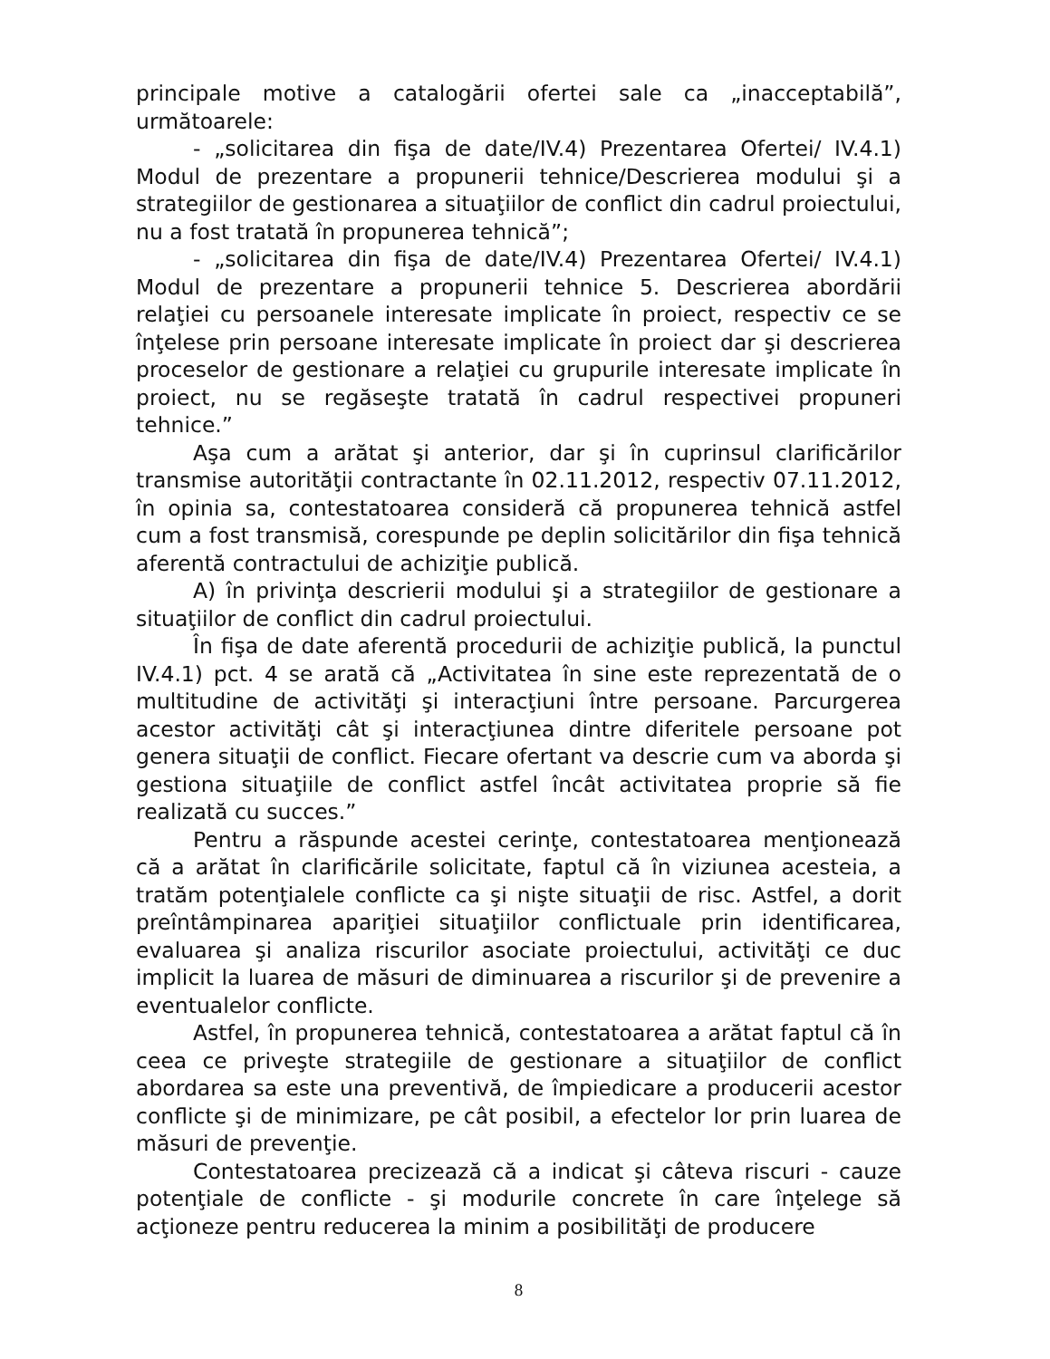principale motive a catalogării ofertei sale ca „inacceptabilă”, următoarele:
- „solicitarea din fişa de date/IV.4) Prezentarea Ofertei/ IV.4.1) Modul de prezentare a propunerii tehnice/Descrierea modului şi a strategiilor de gestionarea a situaţiilor de conflict din cadrul proiectului, nu a fost tratată în propunerea tehnică”;
- „solicitarea din fişa de date/IV.4) Prezentarea Ofertei/ IV.4.1) Modul de prezentare a propunerii tehnice 5. Descrierea abordării relaţiei cu persoanele interesate implicate în proiect, respectiv ce se înţelese prin persoane interesate implicate în proiect dar şi descrierea proceselor de gestionare a relaţiei cu grupurile interesate implicate în proiect, nu se regăseşte tratată în cadrul respectivei propuneri tehnice.”
Aşa cum a arătat şi anterior, dar şi în cuprinsul clarificărilor transmise autorităţii contractante în 02.11.2012, respectiv 07.11.2012, în opinia sa, contestatoarea consideră că propunerea tehnică astfel cum a fost transmisă, corespunde pe deplin solicitărilor din fişa tehnică aferentă contractului de achiziţie publică.
A) în privinţa descrierii modului şi a strategiilor de gestionare a situaţiilor de conflict din cadrul proiectului.
În fişa de date aferentă procedurii de achiziţie publică, la punctul IV.4.1) pct. 4 se arată că „Activitatea în sine este reprezentată de o multitudine de activităţi şi interacţiuni între persoane. Parcurgerea acestor activităţi cât şi interacţiunea dintre diferitele persoane pot genera situaţii de conflict. Fiecare ofertant va descrie cum va aborda şi gestiona situaţiile de conflict astfel încât activitatea proprie să fie realizată cu succes.”
Pentru a răspunde acestei cerinţe, contestatoarea menţionează că a arătat în clarificările solicitate, faptul că în viziunea acesteia, a tratăm potenţialele conflicte ca şi nişte situaţii de risc. Astfel, a dorit preîntâmpinarea apariţiei situaţiilor conflictuale prin identificarea, evaluarea şi analiza riscurilor asociate proiectului, activităţi ce duc implicit la luarea de măsuri de diminuarea a riscurilor şi de prevenire a eventualelor conflicte.
Astfel, în propunerea tehnică, contestatoarea a arătat faptul că în ceea ce priveşte strategiile de gestionare a situaţiilor de conflict abordarea sa este una preventivă, de împiedicare a producerii acestor conflicte şi de minimizare, pe cât posibil, a efectelor lor prin luarea de măsuri de prevenţie.
Contestatoarea precizează că a indicat şi câteva riscuri - cauze potenţiale de conflicte - şi modurile concrete în care înţelege să acţioneze pentru reducerea la minim a posibilităţi de producere
8